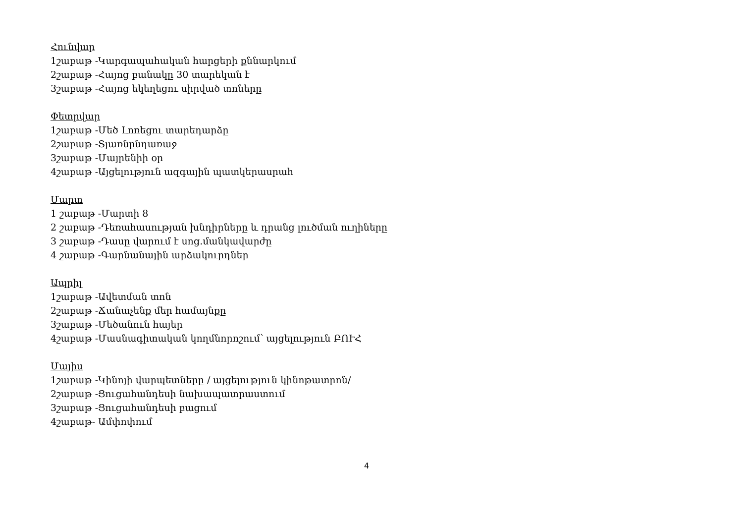Հունվար
1շաբաթ -Կարգապահական հարցերի քննարկում
2շաբաթ -Հայոց բանակը 30 տարեկան է
3շաբաթ -Հայոց եկեղեցու սիրված տոները
Փետրվար
1շաբաթ -Մեծ Լոռեցու տարեդարձը
2շաբաթ -Տյառնընդառաջ
3շաբաթ -Մայրենիի օր
4շաբաթ -Այցելություն ազգային պատկերասրահ
Մարտ
1 շաբաթ -Մարտի 8
2 շաբաթ -Դեռահասության խնդիրները և դրանց լուծման ուղիները
3 շաբաթ -Դասը վարում է սոց.մանկավարժը
4 շաբաթ -Գարնանային արձակուրդներ
Ապրիլ
1շաբաթ -Ավետման տոն
2շաբաթ -Ճանաչենք մեր համայնքը
3շաբաթ -Մեծանուն հայեր
4շաբաթ -Մասնագիտական կողմնորոշում՝ այցելություն ԲՈՒՀ
Մայիս
1շաբաթ -Կինոյի վարպետները / այցելություն կինոթատրոն/
2շաբաթ -Ցուցահանդեսի նախապատրաստում
3շաբաթ -Ցուցահանդեսի բացում
4շաբաթ- Ամփոփում
4